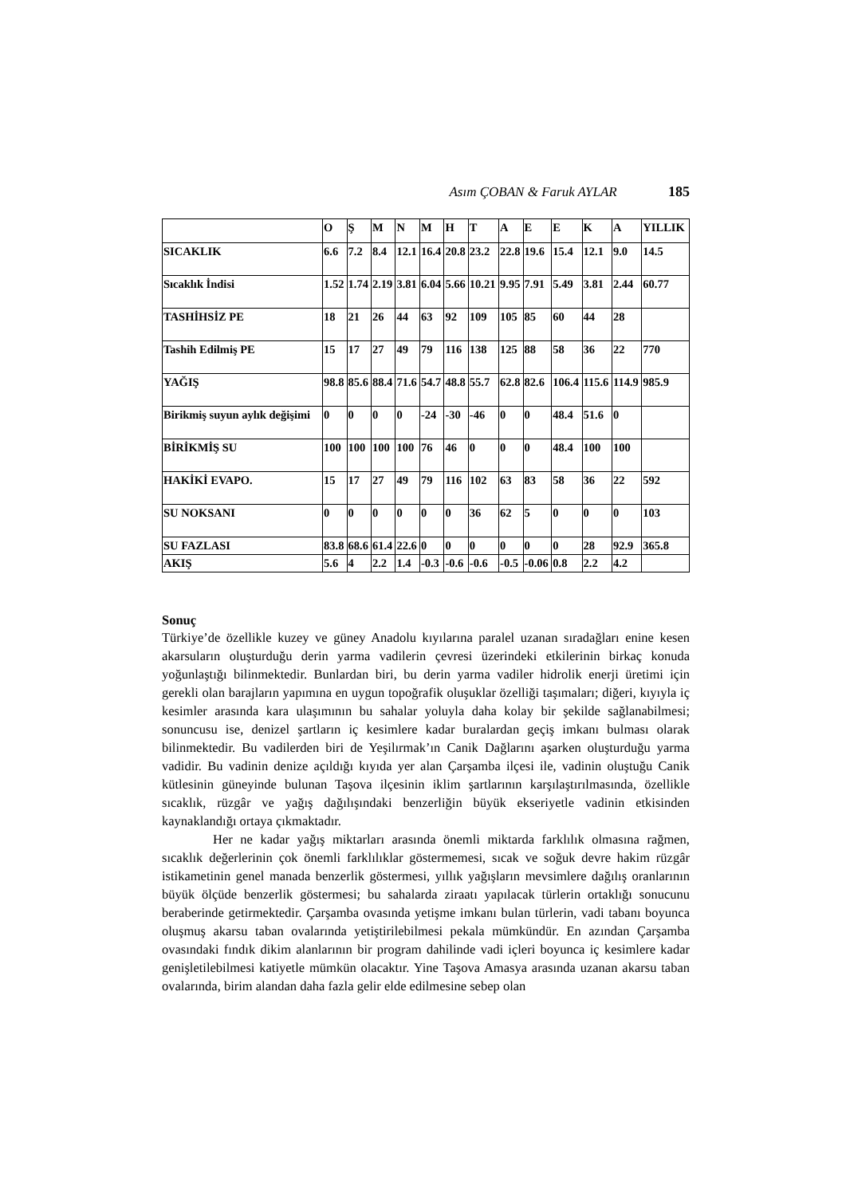Asım ÇOBAN & Faruk AYLAR 185
| | O | Ş | M | N | M | H | T | A | E | E | K | A | YILLIK |
| --- | --- | --- | --- | --- | --- | --- | --- | --- | --- | --- | --- | --- | --- |
| SICAKLIK | 6.6 | 7.2 | 8.4 | 12.1 | 16.4 | 20.8 | 23.2 | 22.8 | 19.6 | 15.4 | 12.1 | 9.0 | 14.5 |
| Sıcaklık İndisi | 1.52 | 1.74 | 2.19 | 3.81 | 6.04 | 5.66 | 10.21 | 9.95 | 7.91 | 5.49 | 3.81 | 2.44 | 60.77 |
| TASHİHSİZ PE | 18 | 21 | 26 | 44 | 63 | 92 | 109 | 105 | 85 | 60 | 44 | 28 | |
| Tashih Edilmiş PE | 15 | 17 | 27 | 49 | 79 | 116 | 138 | 125 | 88 | 58 | 36 | 22 | 770 |
| YAĞIŞ | 98.8 | 85.6 | 88.4 | 71.6 | 54.7 | 48.8 | 55.7 | 62.8 | 82.6 | 106.4 | 115.6 | 114.9 | 985.9 |
| Birikmiş suyun aylık değişimi | 0 | 0 | 0 | 0 | -24 | -30 | -46 | 0 | 0 | 48.4 | 51.6 | 0 | |
| BİRİKMİŞ SU | 100 | 100 | 100 | 100 | 76 | 46 | 0 | 0 | 0 | 48.4 | 100 | 100 | |
| HAKİKİ EVAPO. | 15 | 17 | 27 | 49 | 79 | 116 | 102 | 63 | 83 | 58 | 36 | 22 | 592 |
| SU NOKSANI | 0 | 0 | 0 | 0 | 0 | 0 | 36 | 62 | 5 | 0 | 0 | 0 | 103 |
| SU FAZLASI | 83.8 | 68.6 | 61.4 | 22.6 | 0 | 0 | 0 | 0 | 0 | 0 | 28 | 92.9 | 365.8 |
| AKIŞ | 5.6 | 4 | 2.2 | 1.4 | -0.3 | -0.6 | -0.6 | -0.5 | -0.06 | 0.8 | 2.2 | 4.2 | |
Sonuç
Türkiye’de özellikle kuzey ve güney Anadolu kıyılarına paralel uzanan sıradağları enine kesen akarsuların oluşturduğu derin yarma vadilerin çevresi üzerindeki etkilerinin birkaç konuda yoğunlaştığı bilinmektedir. Bunlardan biri, bu derin yarma vadiler hidrolik enerji üretimi için gerekli olan barajların yapımına en uygun topoğrafik oluşuklar özelliği taşımaları; diğeri, kıyıyla iç kesimler arasında kara ulaşımının bu sahalar yoluyla daha kolay bir şekilde sağlanabilmesi; sonuncusu ise, denizel şartların iç kesimlere kadar buralardan geçiş imkanı bulması olarak bilinmektedir. Bu vadilerden biri de Yeşilırmak’ın Canik Dağlarını aşarken oluşturduğu yarma vadidir. Bu vadinin denize açıldığı kıyıda yer alan Çarşamba ilçesi ile, vadinin oluştuğu Canik kütlesinin güneyinde bulunan Taşova ilçesinin iklim şartlarının karşılaştırılmasında, özellikle sıcaklık, rüzgâr ve yağış dağılışındaki benzerliğin büyük ekseriyetle vadinin etkisinden kaynaklandığı ortaya çıkmaktadır.
Her ne kadar yağış miktarları arasında önemli miktarda farklılık olmasına rağmen, sıcaklık değerlerinin çok önemli farklılıklar göstermemesi, sıcak ve soğuk devre hakim rüzgâr istikametinin genel manada benzerlik göstermesi, yıllık yağışların mevsimlere dağılış oranlarının büyük ölçüde benzerlik göstermesi; bu sahalarda ziraatı yapılacak türlerin ortaklığı sonucunu beraberinde getirmektedir. Çarşamba ovasında yetişme imkanı bulan türlerin, vadi tabanı boyunca oluşmuş akarsu taban ovalarında yetiştirilebilmesi pekala mümkündür. En azından Çarşamba ovasındaki fındık dikim alanlarının bir program dahilinde vadi içleri boyunca iç kesimlere kadar genişletilebilmesi katiyetle mümkün olacaktır. Yine Taşova Amasya arasında uzanan akarsu taban ovalarında, birim alandan daha fazla gelir elde edilmesine sebep olan